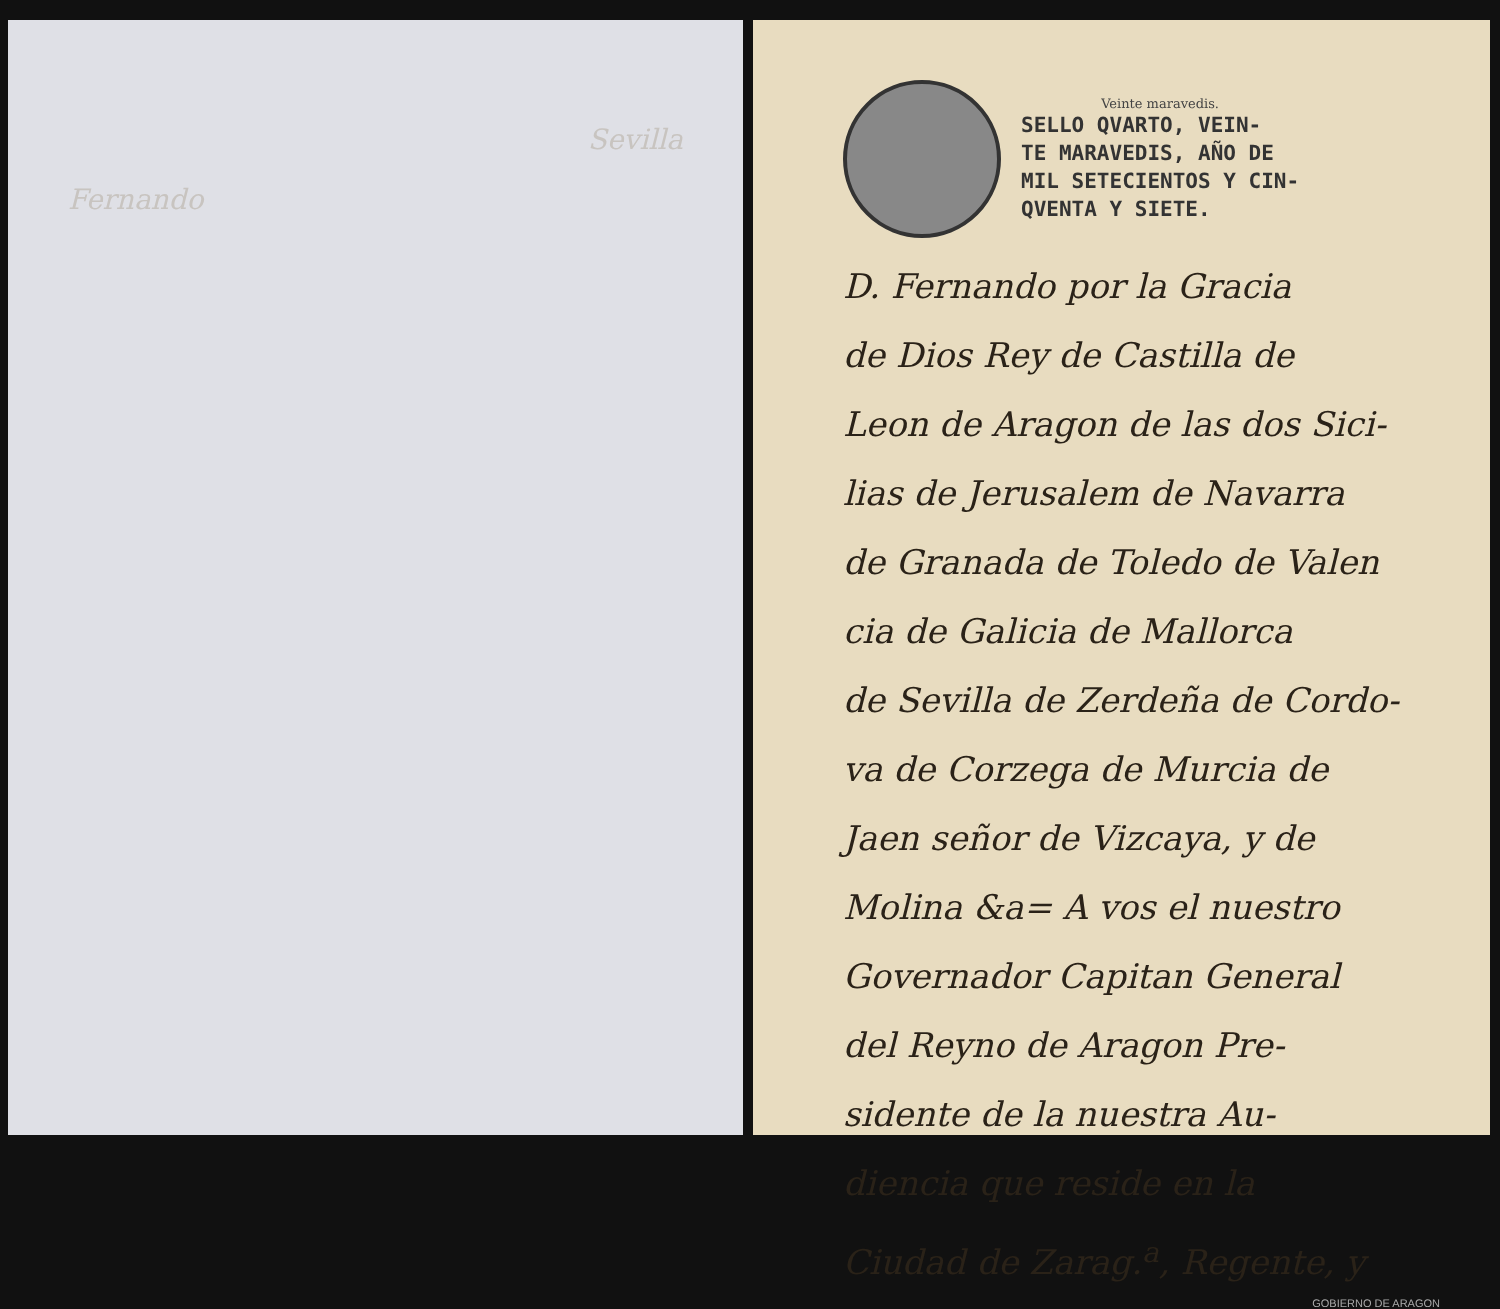Sevilla
Fernando
Veinte maravedis.
SELLO QVARTO, VEIN-
TE MARAVEDIS, AÑO DE
MIL SETECIENTOS Y CIN-
QVENTA Y SIETE.
D. Fernando por la Gracia
de Dios Rey de Castilla de
Leon de Aragon de las dos Sici-
lias de Jerusalem de Navarra
de Granada de Toledo de Valen
cia de Galicia de Mallorca
de Sevilla de Zerdeña de Cordo-
va de Corzega de Murcia de
Jaen señor de Vizcaya, y de
Molina &a= A vos el nuestro
Governador Capitan General
del Reyno de Aragon Pre-
sidente de la nuestra Au-
diencia que reside en la
Ciudad de Zarag.<sup>a</sup>, Regente, y
GOBIERNO DE ARAGON